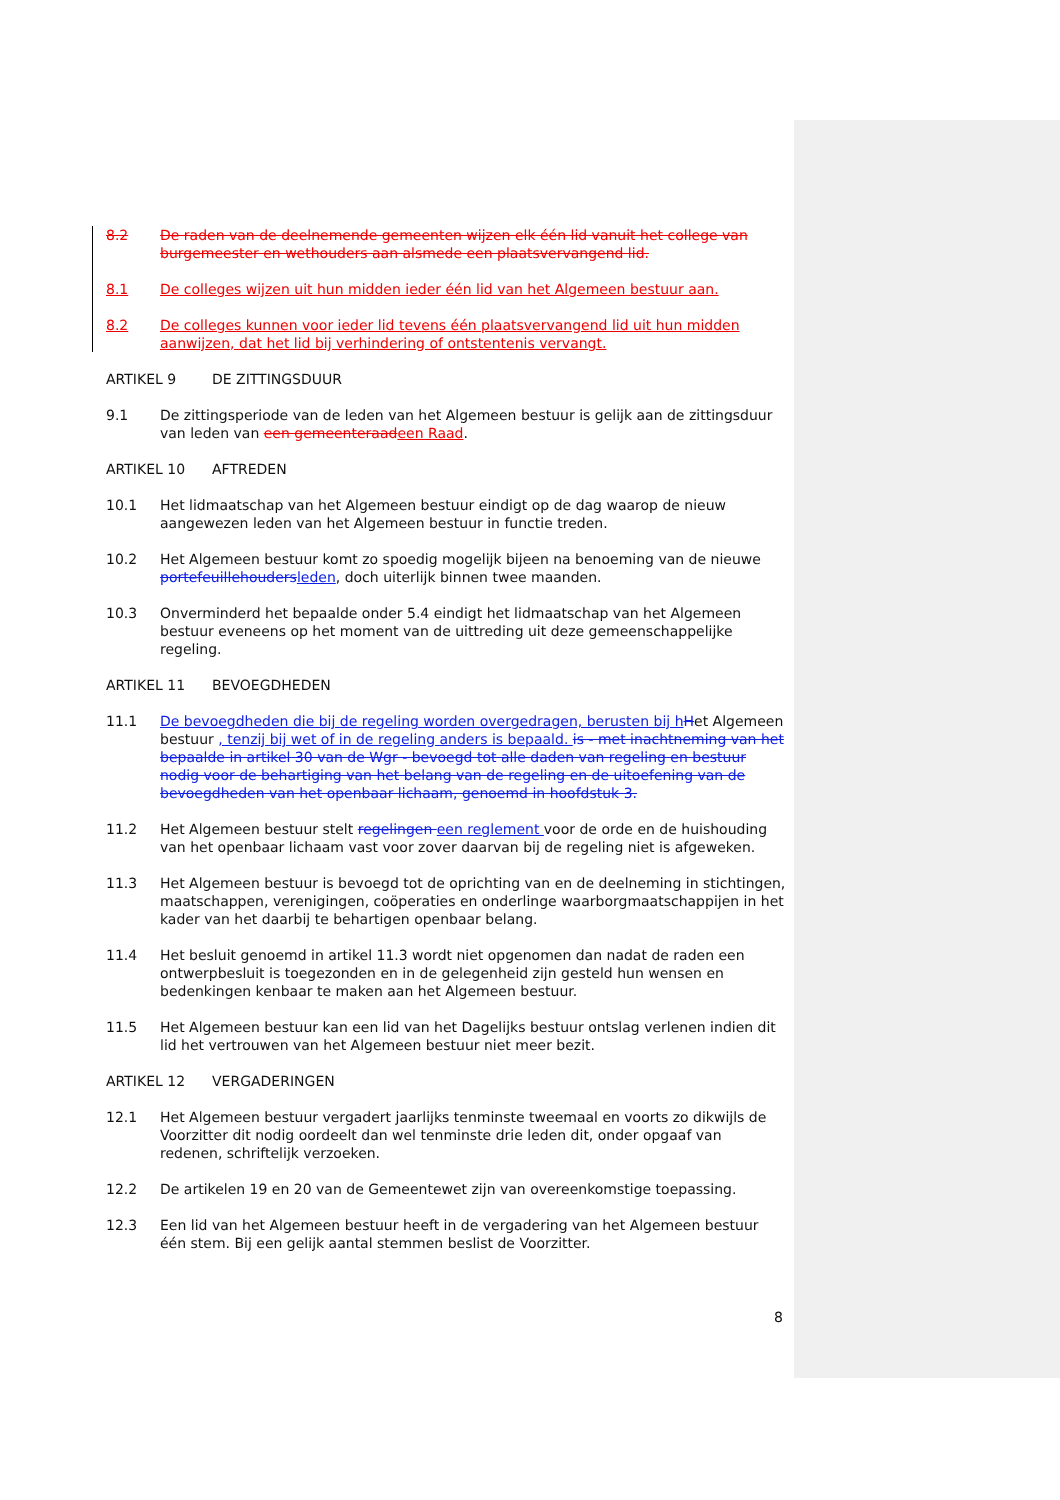8.2 De raden van de deelnemende gemeenten wijzen elk één lid vanuit het college van burgemeester en wethouders aan alsmede een plaatsvervangend lid.
8.1 De colleges wijzen uit hun midden ieder één lid van het Algemeen bestuur aan.
8.2 De colleges kunnen voor ieder lid tevens één plaatsvervangend lid uit hun midden aanwijzen, dat het lid bij verhindering of ontstentenis vervangt.
ARTIKEL 9 DE ZITTINGSDUUR
9.1 De zittingsperiode van de leden van het Algemeen bestuur is gelijk aan de zittingsduur van leden van een gemeenteraadeen Raad.
ARTIKEL 10 AFTREDEN
10.1 Het lidmaatschap van het Algemeen bestuur eindigt op de dag waarop de nieuw aangewezen leden van het Algemeen bestuur in functie treden.
10.2 Het Algemeen bestuur komt zo spoedig mogelijk bijeen na benoeming van de nieuwe portefeuillehoudersleden, doch uiterlijk binnen twee maanden.
10.3 Onverminderd het bepaalde onder 5.4 eindigt het lidmaatschap van het Algemeen bestuur eveneens op het moment van de uittreding uit deze gemeenschappelijke regeling.
ARTIKEL 11 BEVOEGDHEDEN
11.1 De bevoegdheden die bij de regeling worden overgedragen, berusten bij h Het Algemeen bestuur , tenzij bij wet of in de regeling anders is bepaald. is - met inachtneming van het bepaalde in artikel 30 van de Wgr - bevoegd tot alle daden van regeling en bestuur nodig voor de behartiging van het belang van de regeling en de uitoefening van de bevoegdheden van het openbaar lichaam, genoemd in hoofdstuk 3.
11.2 Het Algemeen bestuur stelt regelingen een reglement voor de orde en de huishouding van het openbaar lichaam vast voor zover daarvan bij de regeling niet is afgeweken.
11.3 Het Algemeen bestuur is bevoegd tot de oprichting van en de deelneming in stichtingen, maatschappen, verenigingen, coöperaties en onderlinge waarborgmaatschappijen in het kader van het daarbij te behartigen openbaar belang.
11.4 Het besluit genoemd in artikel 11.3 wordt niet opgenomen dan nadat de raden een ontwerpbesluit is toegezonden en in de gelegenheid zijn gesteld hun wensen en bedenkingen kenbaar te maken aan het Algemeen bestuur.
11.5 Het Algemeen bestuur kan een lid van het Dagelijks bestuur ontslag verlenen indien dit lid het vertrouwen van het Algemeen bestuur niet meer bezit.
ARTIKEL 12 VERGADERINGEN
12.1 Het Algemeen bestuur vergadert jaarlijks tenminste tweemaal en voorts zo dikwijls de Voorzitter dit nodig oordeelt dan wel tenminste drie leden dit, onder opgaaf van redenen, schriftelijk verzoeken.
12.2 De artikelen 19 en 20 van de Gemeentewet zijn van overeenkomstige toepassing.
12.3 Een lid van het Algemeen bestuur heeft in de vergadering van het Algemeen bestuur één stem. Bij een gelijk aantal stemmen beslist de Voorzitter.
8